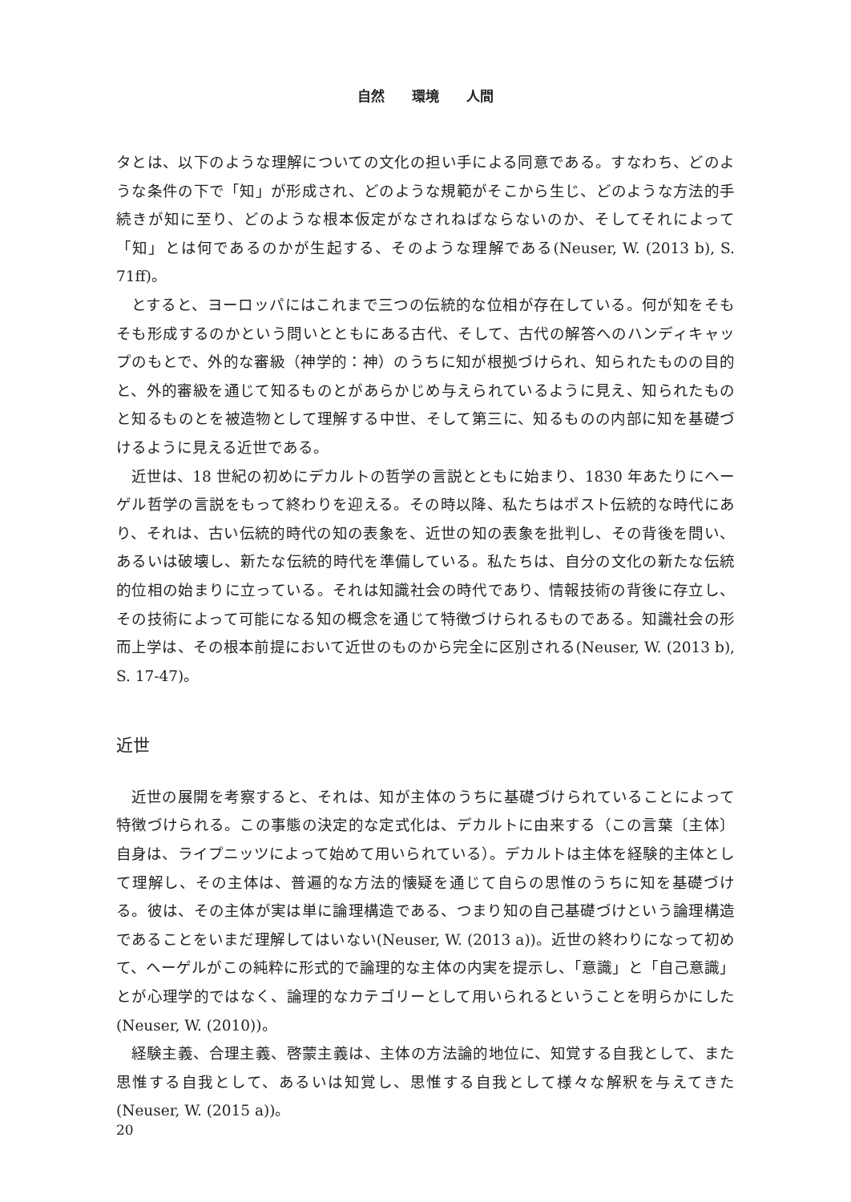自然　　環境　　人間
タとは、以下のような理解についての文化の担い手による同意である。すなわち、どのような条件の下で「知」が形成され、どのような規範がそこから生じ、どのような方法的手続きが知に至り、どのような根本仮定がなされねばならないのか、そしてそれによって「知」とは何であるのかが生起する、そのような理解である(Neuser, W. (2013 b), S. 71ff)。
とすると、ヨーロッパにはこれまで三つの伝統的な位相が存在している。何が知をそもそも形成するのかという問いとともにある古代、そして、古代の解答へのハンディキャップのもとで、外的な審級（神学的：神）のうちに知が根拠づけられ、知られたものの目的と、外的審級を通じて知るものとがあらかじめ与えられているように見え、知られたものと知るものとを被造物として理解する中世、そして第三に、知るものの内部に知を基礎づけるように見える近世である。
近世は、18 世紀の初めにデカルトの哲学の言説とともに始まり、1830 年あたりにヘーゲル哲学の言説をもって終わりを迎える。その時以降、私たちはポスト伝統的な時代にあり、それは、古い伝統的時代の知の表象を、近世の知の表象を批判し、その背後を問い、あるいは破壊し、新たな伝統的時代を準備している。私たちは、自分の文化の新たな伝統的位相の始まりに立っている。それは知識社会の時代であり、情報技術の背後に存立し、その技術によって可能になる知の概念を通じて特徴づけられるものである。知識社会の形而上学は、その根本前提において近世のものから完全に区別される(Neuser, W. (2013 b), S. 17-47)。
近世
近世の展開を考察すると、それは、知が主体のうちに基礎づけられていることによって特徴づけられる。この事態の決定的な定式化は、デカルトに由来する（この言葉〔主体〕自身は、ライプニッツによって始めて用いられている）。デカルトは主体を経験的主体として理解し、その主体は、普遍的な方法的懐疑を通じて自らの思惟のうちに知を基礎づける。彼は、その主体が実は単に論理構造である、つまり知の自己基礎づけという論理構造であることをいまだ理解してはいない(Neuser, W. (2013 a))。近世の終わりになって初めて、ヘーゲルがこの純粋に形式的で論理的な主体の内実を提示し、「意識」と「自己意識」とが心理学的ではなく、論理的なカテゴリーとして用いられるということを明らかにした(Neuser, W. (2010))。
経験主義、合理主義、啓蒙主義は、主体の方法論的地位に、知覚する自我として、また思惟する自我として、あるいは知覚し、思惟する自我として様々な解釈を与えてきた(Neuser, W. (2015 a))。
20